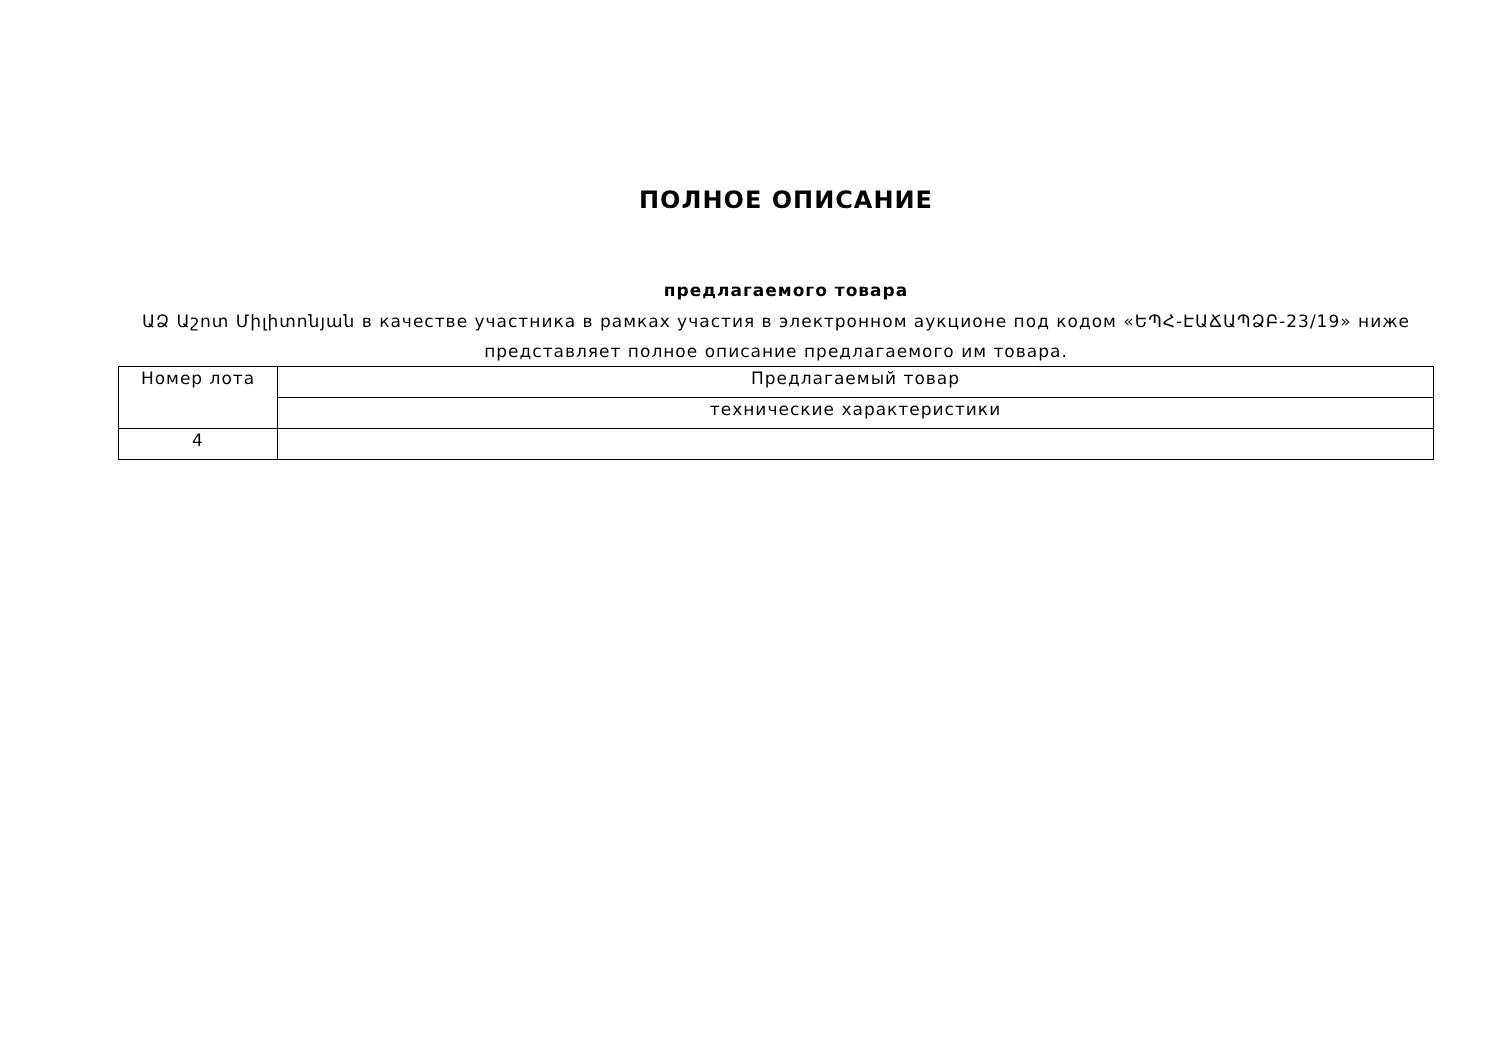ПОЛНОЕ ОПИСАНИЕ
предлагаемого товара
ԱՁ Աշոտ Միլիտոնյան в качестве участника в рамках участия в электронном аукционе под кодом «ԵՊՀ-ԷԱՃԱՊՁԲ-23/19» ниже представляет полное описание предлагаемого им товара.
| Номер лота | Предлагаемый товар |
| | технические характеристики |
| 4 | |